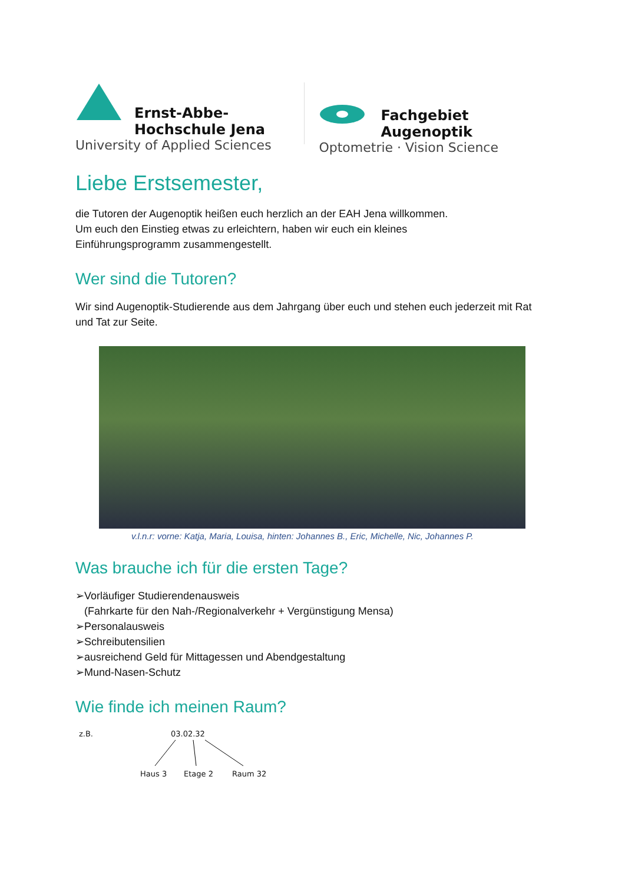Ernst-Abbe-Hochschule Jena
University of Applied Sciences
Fachgebiet Augenoptik
Optometrie · Vision Science
Liebe Erstsemester,
die Tutoren der Augenoptik heißen euch herzlich an der EAH Jena willkommen.
Um euch den Einstieg etwas zu erleichtern, haben wir euch ein kleines
Einführungsprogramm zusammengestellt.
Wer sind die Tutoren?
Wir sind Augenoptik-Studierende aus dem Jahrgang über euch und stehen euch jederzeit mit Rat und Tat zur Seite.
v.l.n.r: vorne: Katja, Maria, Louisa, hinten: Johannes B., Eric, Michelle, Nic, Johannes P.
Was brauche ich für die ersten Tage?
➢Vorläufiger Studierendenausweis
(Fahrkarte für den Nah-/Regionalverkehr + Vergünstigung Mensa)
➢Personalausweis
➢Schreibutensilien
➢ausreichend Geld für Mittagessen und Abendgestaltung
➢Mund-Nasen-Schutz
Wie finde ich meinen Raum?
z.B. 03.02.32
Haus 3 Etage 2 Raum 32